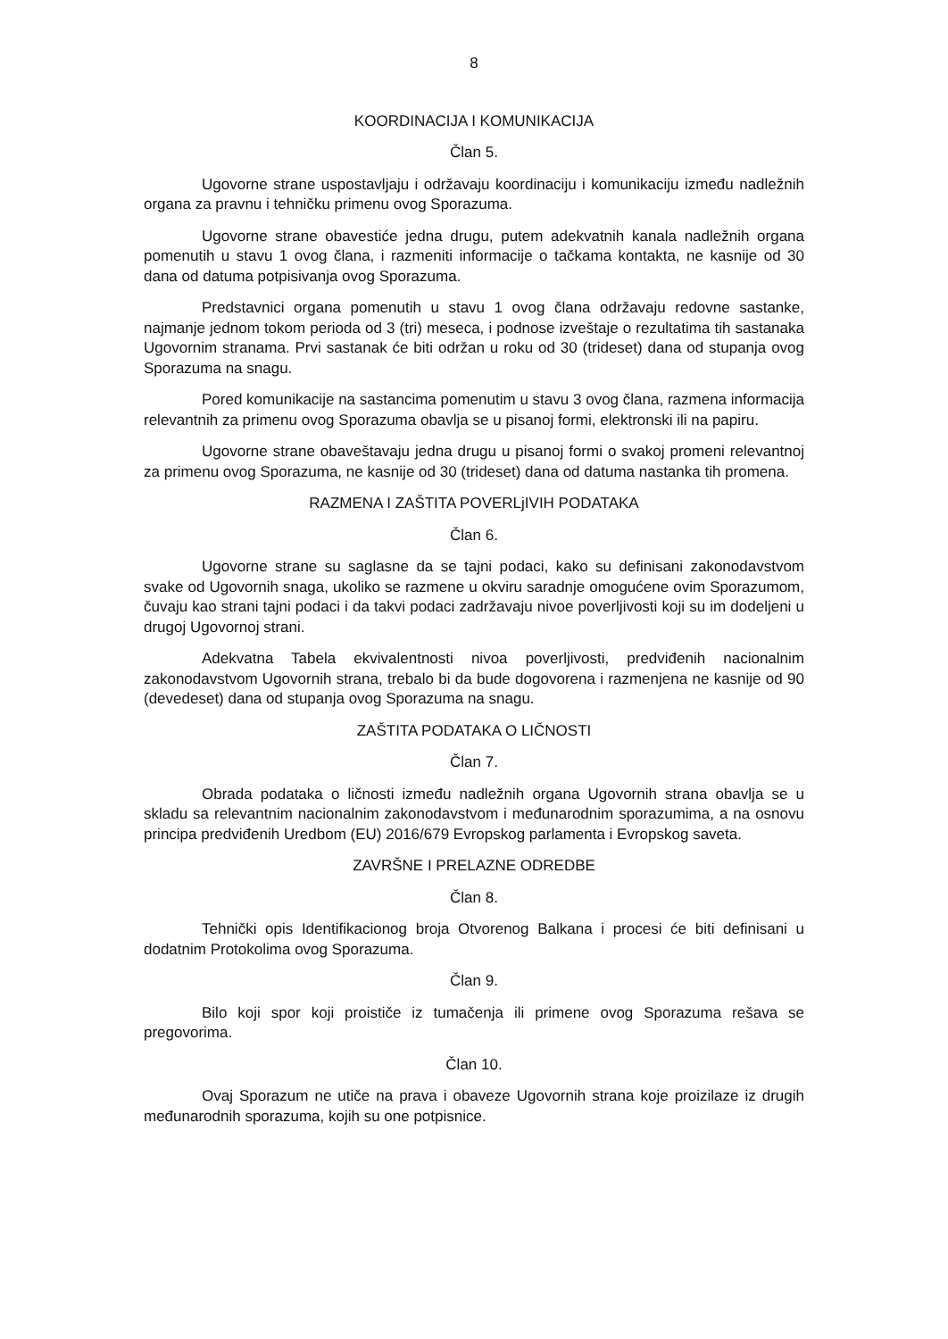8
KOORDINACIJA I KOMUNIKACIJA
Član 5.
Ugovorne strane uspostavljaju i održavaju koordinaciju i komunikaciju između nadležnih organa za pravnu i tehničku primenu ovog Sporazuma.
Ugovorne strane obavestiće jedna drugu, putem adekvatnih kanala nadležnih organa pomenutih u stavu 1 ovog člana, i razmeniti informacije o tačkama kontakta, ne kasnije od 30 dana od datuma potpisivanja ovog Sporazuma.
Predstavnici organa pomenutih u stavu 1 ovog člana održavaju redovne sastanke, najmanje jednom tokom perioda od 3 (tri) meseca, i podnose izveštaje o rezultatima tih sastanaka Ugovornim stranama. Prvi sastanak će biti održan u roku od 30 (trideset) dana od stupanja ovog Sporazuma na snagu.
Pored komunikacije na sastancima pomenutim u stavu 3 ovog člana, razmena informacija relevantnih za primenu ovog Sporazuma obavlja se u pisanoj formi, elektronski ili na papiru.
Ugovorne strane obaveštavaju jedna drugu u pisanoj formi o svakoj promeni relevantnoj za primenu ovog Sporazuma, ne kasnije od 30 (trideset) dana od datuma nastanka tih promena.
RAZMENA I ZAŠTITA POVERLjIVIH PODATAKA
Član 6.
Ugovorne strane su saglasne da se tajni podaci, kako su definisani zakonodavstvom svake od Ugovornih snaga, ukoliko se razmene u okviru saradnje omogućene ovim Sporazumom, čuvaju kao strani tajni podaci i da takvi podaci zadržavaju nivoe poverljivosti koji su im dodeljeni u drugoj Ugovornoj strani.
Adekvatna Tabela ekvivalentnosti nivoa poverljivosti, predviđenih nacionalnim zakonodavstvom Ugovornih strana, trebalo bi da bude dogovorena i razmenjena ne kasnije od 90 (devedeset) dana od stupanja ovog Sporazuma na snagu.
ZAŠTITA PODATAKA O LIČNOSTI
Član 7.
Obrada podataka o ličnosti između nadležnih organa Ugovornih strana obavlja se u skladu sa relevantnim nacionalnim zakonodavstvom i međunarodnim sporazumima, a na osnovu principa predviđenih Uredbom (EU) 2016/679 Evropskog parlamenta i Evropskog saveta.
ZAVRŠNE I PRELAZNE ODREDBE
Član 8.
Tehnički opis Identifikacionog broja Otvorenog Balkana i procesi će biti definisani u dodatnim Protokolima ovog Sporazuma.
Član 9.
Bilo koji spor koji proističe iz tumačenja ili primene ovog Sporazuma rešava se pregovorima.
Član 10.
Ovaj Sporazum ne utiče na prava i obaveze Ugovornih strana koje proizilaze iz drugih međunarodnih sporazuma, kojih su one potpisnice.